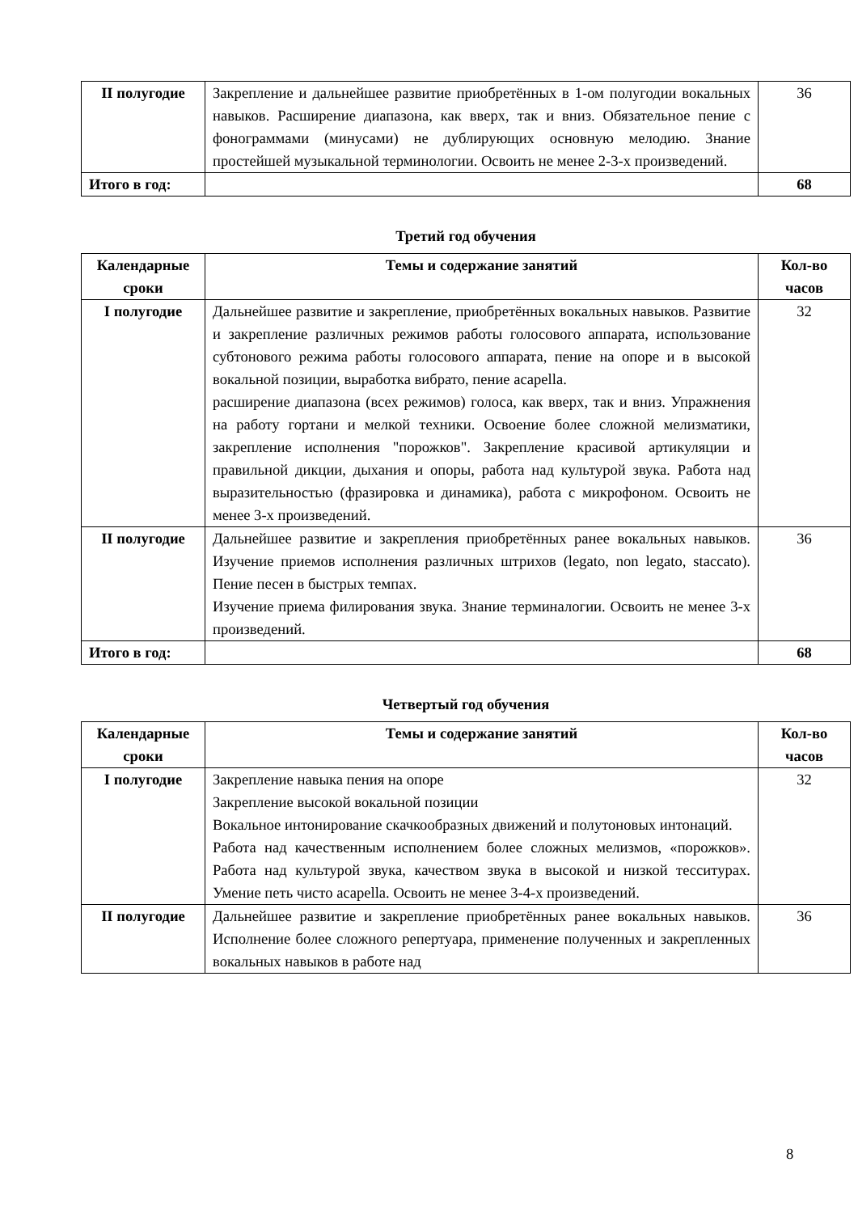| II полугодие | Закрепление и дальнейшее развитие приобретённых в 1-ом полугодии вокальных навыков. Расширение диапазона, как вверх, так и вниз. Обязательное пение с фонограммами (минусами) не дублирующих основную мелодию. Знание простейшей музыкальной терминологии. Освоить не менее 2-3-х произведений. | 36 |
| Итого в год: | | 68 |
Третий год обучения
| Календарные сроки | Темы и содержание занятий | Кол-во часов |
| --- | --- | --- |
| I полугодие | Дальнейшее развитие и закрепление, приобретённых вокальных навыков. Развитие и закрепление различных режимов работы голосового аппарата, использование субтонового режима работы голосового аппарата, пение на опоре и в высокой вокальной позиции, выработка вибрато, пение acapella. расширение диапазона (всех режимов) голоса, как вверх, так и вниз. Упражнения на работу гортани и мелкой техники. Освоение более сложной мелизматики, закрепление исполнения "порожков". Закрепление красивой артикуляции и правильной дикции, дыхания и опоры, работа над культурой звука. Работа над выразительностью (фразировка и динамика), работа с микрофоном. Освоить не менее 3-х произведений. | 32 |
| II полугодие | Дальнейшее развитие и закрепления приобретённых ранее вокальных навыков. Изучение приемов исполнения различных штрихов (legato, non legato, staccato). Пение песен в быстрых темпах. Изучение приема филирования звука. Знание терминалогии. Освоить не менее 3-х произведений. | 36 |
| Итого в год: | | 68 |
Четвертый год обучения
| Календарные сроки | Темы и содержание занятий | Кол-во часов |
| --- | --- | --- |
| I полугодие | Закрепление навыка пения на опоре Закрепление высокой вокальной позиции Вокальное интонирование скачкообразных движений и полутоновых интонаций. Работа над качественным исполнением более сложных мелизмов, «порожков». Работа над культурой звука, качеством звука в высокой и низкой тесситурах. Умение петь чисто acapella. Освоить не менее 3-4-х произведений. | 32 |
| II полугодие | Дальнейшее развитие и закрепление приобретённых ранее вокальных навыков. Исполнение более сложного репертуара, применение полученных и закрепленных вокальных навыков в работе над | 36 |
8